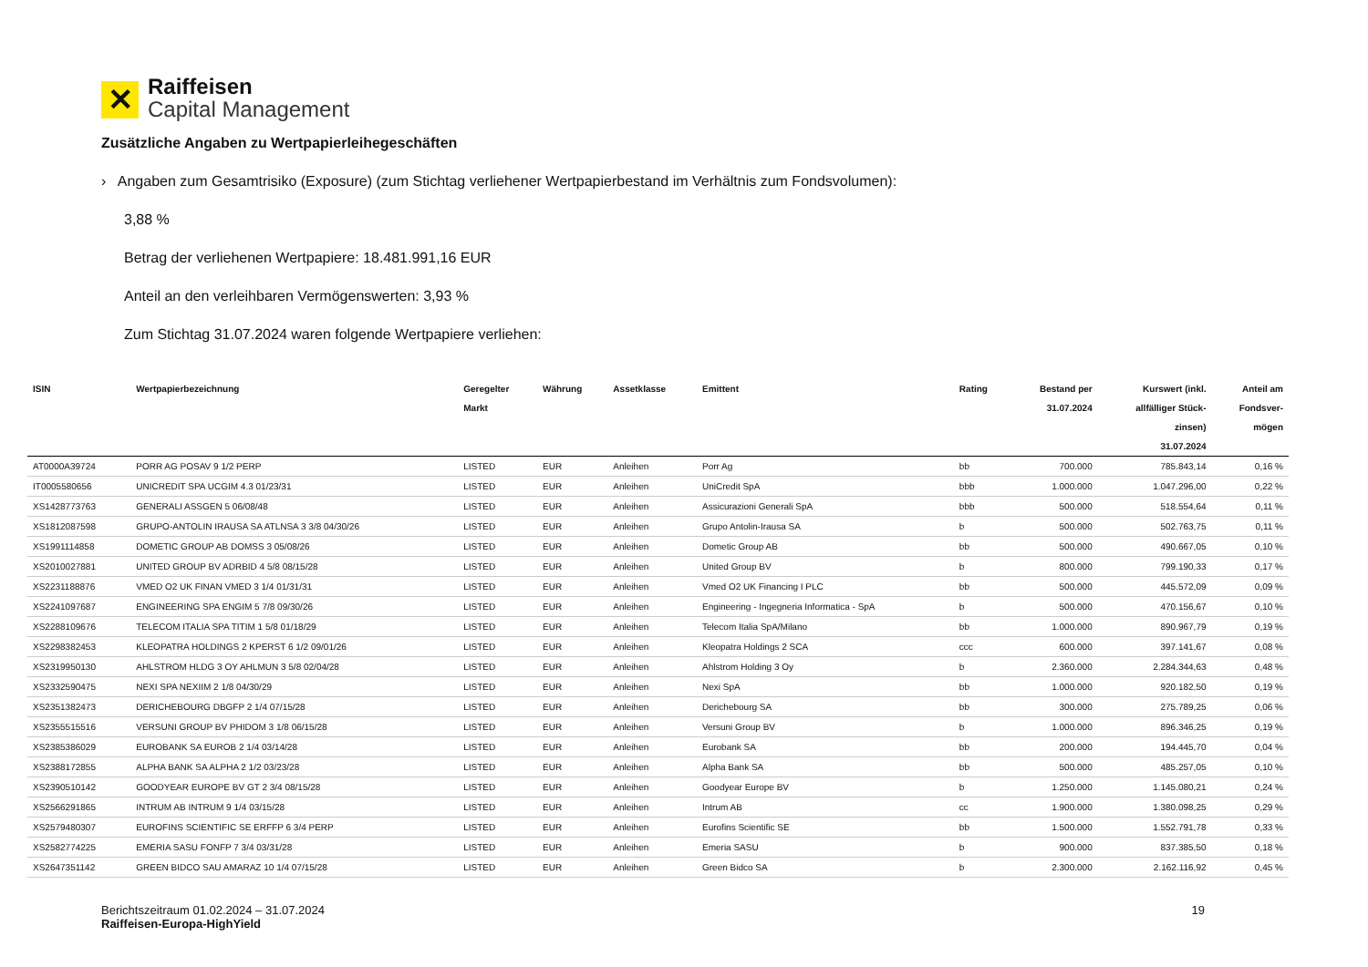✕
Raiffeisen
Capital Management
Zusätzliche Angaben zu Wertpapierleihegeschäften
› Angaben zum Gesamtrisiko (Exposure) (zum Stichtag verliehener Wertpapierbestand im Verhältnis zum Fondsvolumen):
3,88 %
Betrag der verliehenen Wertpapiere: 18.481.991,16 EUR
Anteil an den verleihbaren Vermögenswerten: 3,93 %
Zum Stichtag 31.07.2024 waren folgende Wertpapiere verliehen:
| ISIN | Wertpapierbezeichnung | Geregelter Markt | Währung | Assetklasse | Emittent | Rating | Bestand per 31.07.2024 | Kurswert (inkl. allfälliger Stück- zinsen) 31.07.2024 | Anteil am Fondsver- mögen |
| --- | --- | --- | --- | --- | --- | --- | --- | --- | --- |
| AT0000A39724 | PORR AG POSAV 9 1/2 PERP | LISTED | EUR | Anleihen | Porr Ag | bb | 700.000 | 785.843,14 | 0,16 % |
| IT0005580656 | UNICREDIT SPA UCGIM 4.3 01/23/31 | LISTED | EUR | Anleihen | UniCredit SpA | bbb | 1.000.000 | 1.047.296,00 | 0,22 % |
| XS1428773763 | GENERALI ASSGEN 5 06/08/48 | LISTED | EUR | Anleihen | Assicurazioni Generali SpA | bbb | 500.000 | 518.554,64 | 0,11 % |
| XS1812087598 | GRUPO-ANTOLIN IRAUSA SA ATLNSA 3 3/8 04/30/26 | LISTED | EUR | Anleihen | Grupo Antolin-Irausa SA | b | 500.000 | 502.763,75 | 0,11 % |
| XS1991114858 | DOMETIC GROUP AB DOMSS 3 05/08/26 | LISTED | EUR | Anleihen | Dometic Group AB | bb | 500.000 | 490.667,05 | 0,10 % |
| XS2010027881 | UNITED GROUP BV ADRBID 4 5/8 08/15/28 | LISTED | EUR | Anleihen | United Group BV | b | 800.000 | 799.190,33 | 0,17 % |
| XS2231188876 | VMED O2 UK FINAN VMED 3 1/4 01/31/31 | LISTED | EUR | Anleihen | Vmed O2 UK Financing I PLC | bb | 500.000 | 445.572,09 | 0,09 % |
| XS2241097687 | ENGINEERING SPA ENGIM 5 7/8 09/30/26 | LISTED | EUR | Anleihen | Engineering - Ingegneria Informatica - SpA | b | 500.000 | 470.156,67 | 0,10 % |
| XS2288109676 | TELECOM ITALIA SPA TITIM 1 5/8 01/18/29 | LISTED | EUR | Anleihen | Telecom Italia SpA/Milano | bb | 1.000.000 | 890.967,79 | 0,19 % |
| XS2298382453 | KLEOPATRA HOLDINGS 2 KPERST 6 1/2 09/01/26 | LISTED | EUR | Anleihen | Kleopatra Holdings 2 SCA | ccc | 600.000 | 397.141,67 | 0,08 % |
| XS2319950130 | AHLSTROM HLDG 3 OY AHLMUN 3 5/8 02/04/28 | LISTED | EUR | Anleihen | Ahlstrom Holding 3 Oy | b | 2.360.000 | 2.284.344,63 | 0,48 % |
| XS2332590475 | NEXI SPA NEXIIM 2 1/8 04/30/29 | LISTED | EUR | Anleihen | Nexi SpA | bb | 1.000.000 | 920.182,50 | 0,19 % |
| XS2351382473 | DERICHEBOURG DBGFP 2 1/4 07/15/28 | LISTED | EUR | Anleihen | Derichebourg SA | bb | 300.000 | 275.789,25 | 0,06 % |
| XS2355515516 | VERSUNI GROUP BV PHIDOM 3 1/8 06/15/28 | LISTED | EUR | Anleihen | Versuni Group BV | b | 1.000.000 | 896.346,25 | 0,19 % |
| XS2385386029 | EUROBANK SA EUROB 2 1/4 03/14/28 | LISTED | EUR | Anleihen | Eurobank SA | bb | 200.000 | 194.445,70 | 0,04 % |
| XS2388172855 | ALPHA BANK SA ALPHA 2 1/2 03/23/28 | LISTED | EUR | Anleihen | Alpha Bank SA | bb | 500.000 | 485.257,05 | 0,10 % |
| XS2390510142 | GOODYEAR EUROPE BV GT 2 3/4 08/15/28 | LISTED | EUR | Anleihen | Goodyear Europe BV | b | 1.250.000 | 1.145.080,21 | 0,24 % |
| XS2566291865 | INTRUM AB INTRUM 9 1/4 03/15/28 | LISTED | EUR | Anleihen | Intrum AB | cc | 1.900.000 | 1.380.098,25 | 0,29 % |
| XS2579480307 | EUROFINS SCIENTIFIC SE ERFFP 6 3/4 PERP | LISTED | EUR | Anleihen | Eurofins Scientific SE | bb | 1.500.000 | 1.552.791,78 | 0,33 % |
| XS2582774225 | EMERIA SASU FONFP 7 3/4 03/31/28 | LISTED | EUR | Anleihen | Emeria SASU | b | 900.000 | 837.385,50 | 0,18 % |
| XS2647351142 | GREEN BIDCO SAU AMARAZ 10 1/4 07/15/28 | LISTED | EUR | Anleihen | Green Bidco SA | b | 2.300.000 | 2.162.116,92 | 0,45 % |
Berichtszeitraum 01.02.2024 – 31.07.2024
Raiffeisen-Europa-HighYield
19